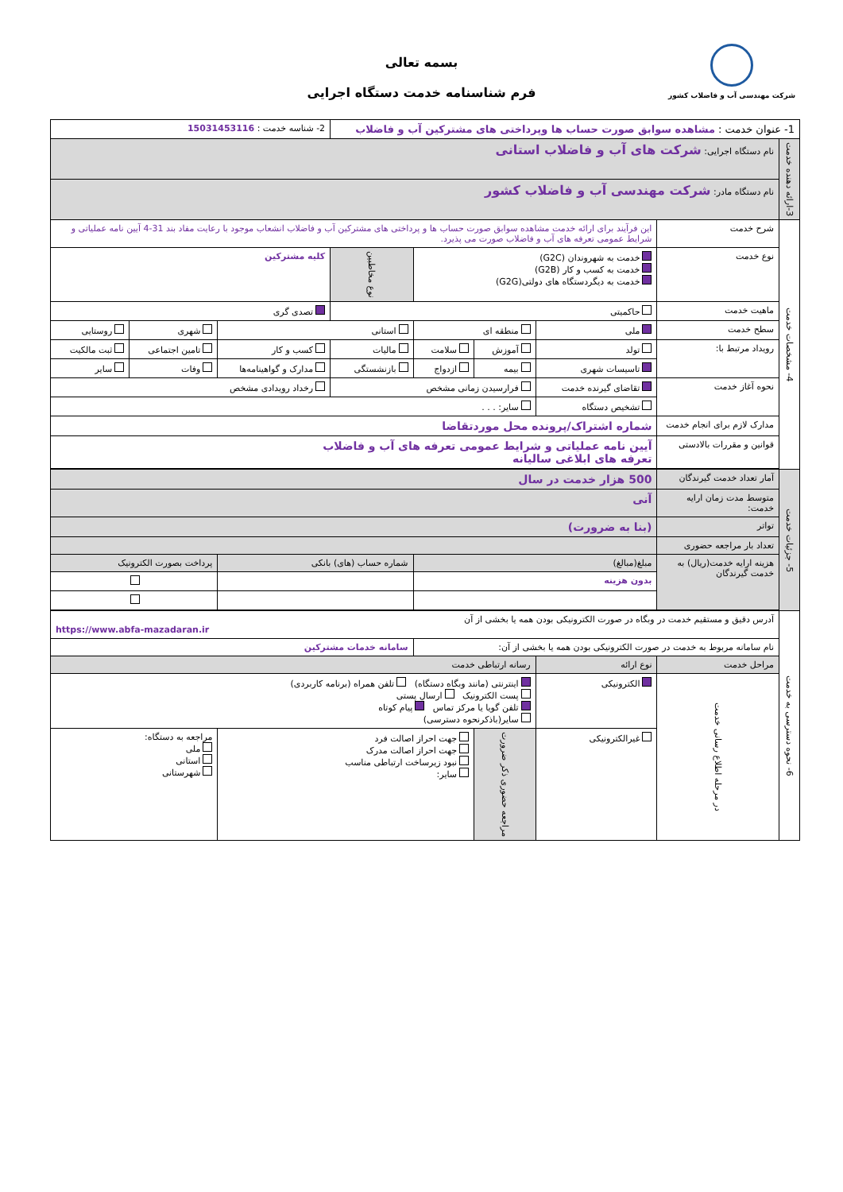شرکت مهندسی آب و فاضلاب کشور
بسمه تعالی
فرم شناسنامه خدمت دستگاه اجرایی
| 1- عنوان خدمت : مشاهده سوابق صورت حساب ها وپرداختی های مشترکین آب و فاضلاب | | | | | | 2- شناسه خدمت : 15031453116 | | | |
| 3-ارائه دهنده خدمت | نام دستگاه اجرایی: شرکت های آب و فاضلاب استانی | | | | | | | | |
| | نام دستگاه مادر: شرکت مهندسی آب و فاضلاب کشور | | | | | | | | |
| 4- مشخصات خدمت | شرح خدمت | این فرآیند برای ارائه خدمت مشاهده سوابق صورت حساب ها و پرداختی های مشترکین آب و فاضلاب انشعاب موجود با رعایت مفاد بند 31-4 آیین نامه عملیاتی و شرایط عمومی تعرفه های آب و فاضلاب صورت می پذیرد. | | | | | | | |
| | نوع خدمت | خدمت به شهروندان (G2C) خدمت به کسب و کار (G2B) خدمت به دیگردستگاه های دولتی(G2G) | | | نوع مخاطبین | کلیه مشترکین | | | |
| | ماهیت خدمت | حاکمیتی | | | | تصدی گری | | | |
| | سطح خدمت | ملی | منطقه ای | | استانی | | شهری | | روستایی |
| | رویداد مرتبط با: | تولد | آموزش | سلامت | مالیات | کسب و کار | تامین اجتماعی | | ثبت مالکیت |
| | | تاسیسات شهری | بیمه | ازدواج | بازنشستگی | مدارک و گواهینامه‌ها | | وفات | سایر |
| | نحوه آغاز خدمت | تقاضای گیرنده خدمت | فرارسیدن زمانی مشخص | | | رخداد رویدادی مشخص | | | |
| | | تشخیص دستگاه | سایر: . . . | | | | | | |
| | مدارک لازم برای انجام خدمت | شماره اشتراک/پرونده محل موردتقاضا | | | | | | | |
| | قوانین و مقررات بالادستی | آیین نامه عملیاتی و شرایط عمومی تعرفه های آب و فاضلاب تعرفه های ابلاغی سالیانه | | | | | | | |
| 5- جزئیات خدمت | آمار تعداد خدمت گیرندگان | 500 هزار خدمت در سال | | | | | | | |
| | متوسط مدت زمان ارایه خدمت: | آنی | | | | | | | |
| | تواتر | (بنا به ضرورت) | | | | | | | |
| | تعداد بار مراجعه حضوری | | | | | | | | |
| | هزینه ارایه خدمت(ریال) به خدمت گیرندگان | مبلغ(مبالغ) | | | شماره حساب (های) بانکی | | | پرداخت بصورت الکترونیک | |
| | | بدون هزینه | | | | | | | |
| 6- نحوه دسترسی به خدمت | آدرس دقیق و مستقیم خدمت در وبگاه در صورت الکترونیکی بودن همه یا بخشی از آن https://www.abfa-mazadaran.ir | | | | | | | | |
| | نام سامانه مربوط به خدمت در صورت الکترونیکی بودن همه یا بخشی از آن: | | | | سامانه خدمات مشترکین | | | | |
| | مراحل خدمت | نوع ارائه | رسانه ارتباطی خدمت | | | | | | |
| | در مرحله اطلاع رسانی خدمت | الکترونیکی | اینترنتی (مانند وبگاه دستگاه) تلفن همراه (برنامه کاربردی) پست الکترونیک ارسال پستی تلفن گویا یا مرکز تماس پیام کوتاه سایر(باذکرنحوه دسترسی) | | | | | | |
| | | غیرالکترونیکی | مراجعه حضوری ذکر ضرورت | جهت احراز اصالت فرد جهت احراز اصالت مدرک نبود زیرساخت ارتباطی مناسب سایر: | | | مراجعه به دستگاه: ملی استانی شهرستانی | | |